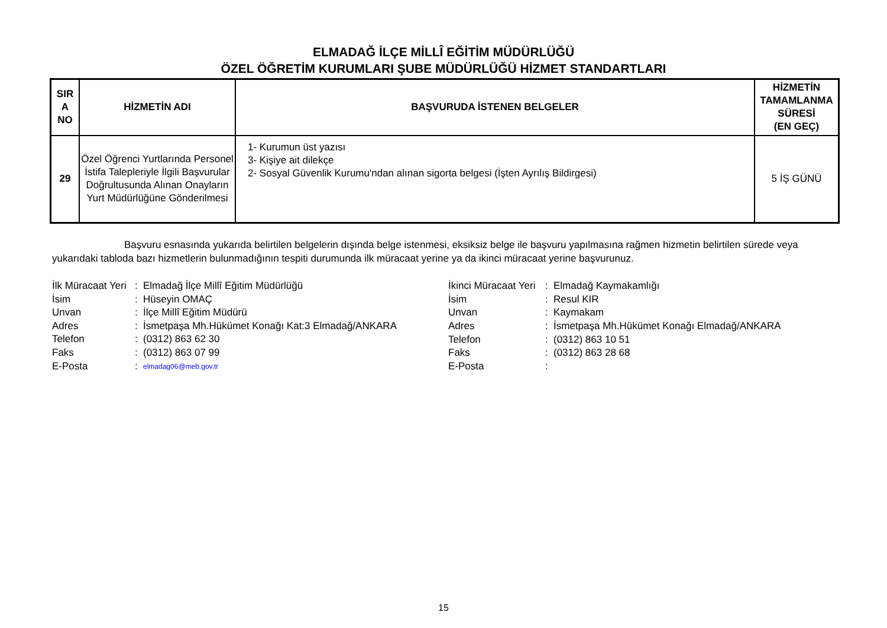ELMADAĞ İLÇE MİLLÎ EĞİTİM MÜDÜRLÜĞÜ
ÖZEL ÖĞRETİM KURUMLARI ŞUBE MÜDÜRLÜĞÜ HİZMET STANDARTLARI
| SIR A NO | HİZMETİN ADI | BAŞVURUDA İSTENEN BELGELER | HİZMETİN TAMAMLANMA SÜRESİ (EN GEÇ) |
| --- | --- | --- | --- |
| 29 | Özel Öğrenci Yurtlarında Personel İstifa Talepleriyle İlgili Başvurular Doğrultusunda Alınan Onayların Yurt Müdürlüğüne Gönderilmesi | 1- Kurumun üst yazısı 3- Kişiye ait dilekçe 2- Sosyal Güvenlik Kurumu'ndan alınan sigorta belgesi (İşten Ayrılış Bildirgesi) | 5 İŞ GÜNÜ |
Başvuru esnasında yukarıda belirtilen belgelerin dışında belge istenmesi, eksiksiz belge ile başvuru yapılmasına rağmen hizmetin belirtilen sürede veya yukarıdaki tabloda bazı hizmetlerin bulunmadığının tespiti durumunda ilk müracaat yerine ya da ikinci müracaat yerine başvurunuz.
| İlk Müracaat Yeri | : | Elmadağ İlçe Millî Eğitim Müdürlüğü |
| İsim | : | Hüseyin OMAÇ |
| Unvan | : | İlçe Millî Eğitim Müdürü |
| Adres | : | İsmetpaşa Mh.Hükümet Konağı Kat:3 Elmadağ/ANKARA |
| Telefon | : | (0312) 863 62 30 |
| Faks | : | (0312) 863 07 99 |
| E-Posta | : | elmadag06@meb.gov.tr |
| İkinci Müracaat Yeri | : | Elmadağ Kaymakamlığı |
| İsim | : | Resul KIR |
| Unvan | : | Kaymakam |
| Adres | : | İsmetpaşa Mh.Hükümet Konağı Elmadağ/ANKARA |
| Telefon | : | (0312) 863 10 51 |
| Faks | : | (0312) 863 28 68 |
| E-Posta | : | |
15